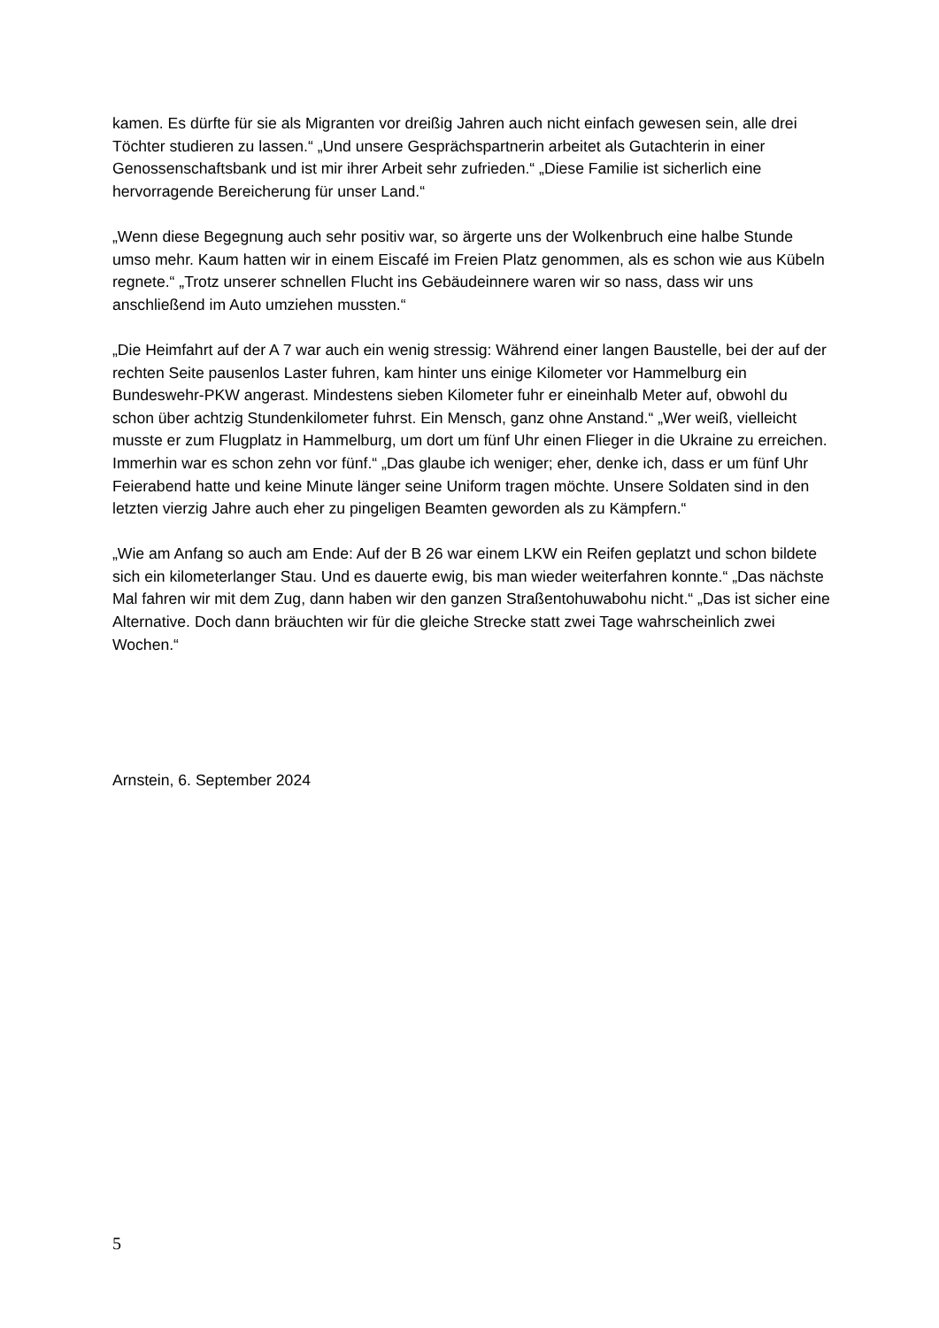kamen. Es dürfte für sie als Migranten vor dreißig Jahren auch nicht einfach gewesen sein, alle drei Töchter studieren zu lassen.“ „Und unsere Gesprächspartnerin arbeitet als Gutachterin in einer Genossenschaftsbank und ist mir ihrer Arbeit sehr zufrieden.“ „Diese Familie ist sicherlich eine hervorragende Bereicherung für unser Land.“
„Wenn diese Begegnung auch sehr positiv war, so ärgerte uns der Wolkenbruch eine halbe Stunde umso mehr. Kaum hatten wir in einem Eiscafé im Freien Platz genommen, als es schon wie aus Kübeln regnete.“ „Trotz unserer schnellen Flucht ins Gebäudeinnere waren wir so nass, dass wir uns anschließend im Auto umziehen mussten.“
„Die Heimfahrt auf der A 7 war auch ein wenig stressig: Während einer langen Baustelle, bei der auf der rechten Seite pausenlos Laster fuhren, kam hinter uns einige Kilometer vor Hammelburg ein Bundeswehr-PKW angerast. Mindestens sieben Kilometer fuhr er eineinhalb Meter auf, obwohl du schon über achtzig Stundenkilometer fuhrst. Ein Mensch, ganz ohne Anstand.“ „Wer weiß, vielleicht musste er zum Flugplatz in Hammelburg, um dort um fünf Uhr einen Flieger in die Ukraine zu erreichen. Immerhin war es schon zehn vor fünf.“ „Das glaube ich weniger; eher, denke ich, dass er um fünf Uhr Feierabend hatte und keine Minute länger seine Uniform tragen möchte. Unsere Soldaten sind in den letzten vierzig Jahre auch eher zu pingeligen Beamten geworden als zu Kämpfern.“
„Wie am Anfang so auch am Ende: Auf der B 26 war einem LKW ein Reifen geplatzt und schon bildete sich ein kilometerlanger Stau. Und es dauerte ewig, bis man wieder weiterfahren konnte.“ „Das nächste Mal fahren wir mit dem Zug, dann haben wir den ganzen Straßentohuwabohu nicht.“ „Das ist sicher eine Alternative. Doch dann bräuchten wir für die gleiche Strecke statt zwei Tage wahrscheinlich zwei Wochen.“
Arnstein, 6. September 2024
5